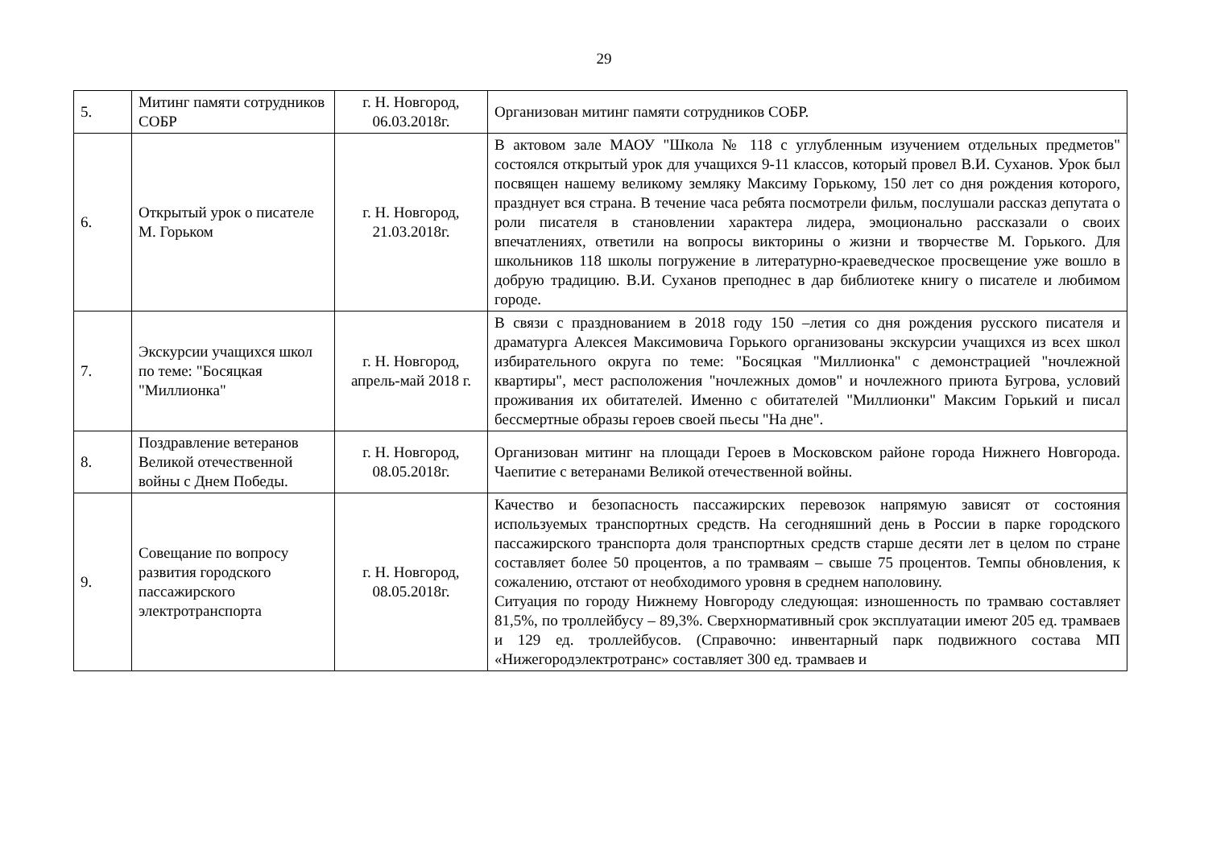29
| 5. | Митинг памяти сотрудников СОБР | г. Н. Новгород, 06.03.2018г. | Организован митинг памяти сотрудников СОБР. |
| 6. | Открытый урок о писателе М. Горьком | г. Н. Новгород, 21.03.2018г. | В актовом зале МАОУ "Школа № 118 с углубленным изучением отдельных предметов" состоялся открытый урок для учащихся 9-11 классов, который провел В.И. Суханов. Урок был посвящен нашему великому земляку Максиму Горькому, 150 лет со дня рождения которого, празднует вся страна. В течение часа ребята посмотрели фильм, послушали рассказ депутата о роли писателя в становлении характера лидера, эмоционально рассказали о своих впечатлениях, ответили на вопросы викторины о жизни и творчестве М. Горького. Для школьников 118 школы погружение в литературно-краеведческое просвещение уже вошло в добрую традицию. В.И. Суханов преподнес в дар библиотеке книгу о писателе и любимом городе. |
| 7. | Экскурсии учащихся школ по теме: "Босяцкая "Миллионка" | г. Н. Новгород, апрель-май 2018 г. | В связи с празднованием в 2018 году 150 –летия со дня рождения русского писателя и драматурга Алексея Максимовича Горького организованы экскурсии учащихся из всех школ избирательного округа по теме: "Босяцкая "Миллионка" с демонстрацией "ночлежной квартиры", мест расположения "ночлежных домов" и ночлежного приюта Бугрова, условий проживания их обитателей. Именно с обитателей "Миллионки" Максим Горький и писал бессмертные образы героев своей пьесы "На дне". |
| 8. | Поздравление ветеранов Великой отечественной войны с Днем Победы. | г. Н. Новгород, 08.05.2018г. | Организован митинг на площади Героев в Московском районе города Нижнего Новгорода. Чаепитие с ветеранами Великой отечественной войны. |
| 9. | Совещание по вопросу развития городского пассажирского электротранспорта | г. Н. Новгород, 08.05.2018г. | Качество и безопасность пассажирских перевозок напрямую зависят от состояния используемых транспортных средств. На сегодняшний день в России в парке городского пассажирского транспорта доля транспортных средств старше десяти лет в целом по стране составляет более 50 процентов, а по трамваям – свыше 75 процентов. Темпы обновления, к сожалению, отстают от необходимого уровня в среднем наполовину. Ситуация по городу Нижнему Новгороду следующая: изношенность по трамваю составляет 81,5%, по троллейбусу – 89,3%. Сверхнормативный срок эксплуатации имеют 205 ед. трамваев и 129 ед. троллейбусов. (Справочно: инвентарный парк подвижного состава МП «Нижегородэлектротранс» составляет 300 ед. трамваев и |